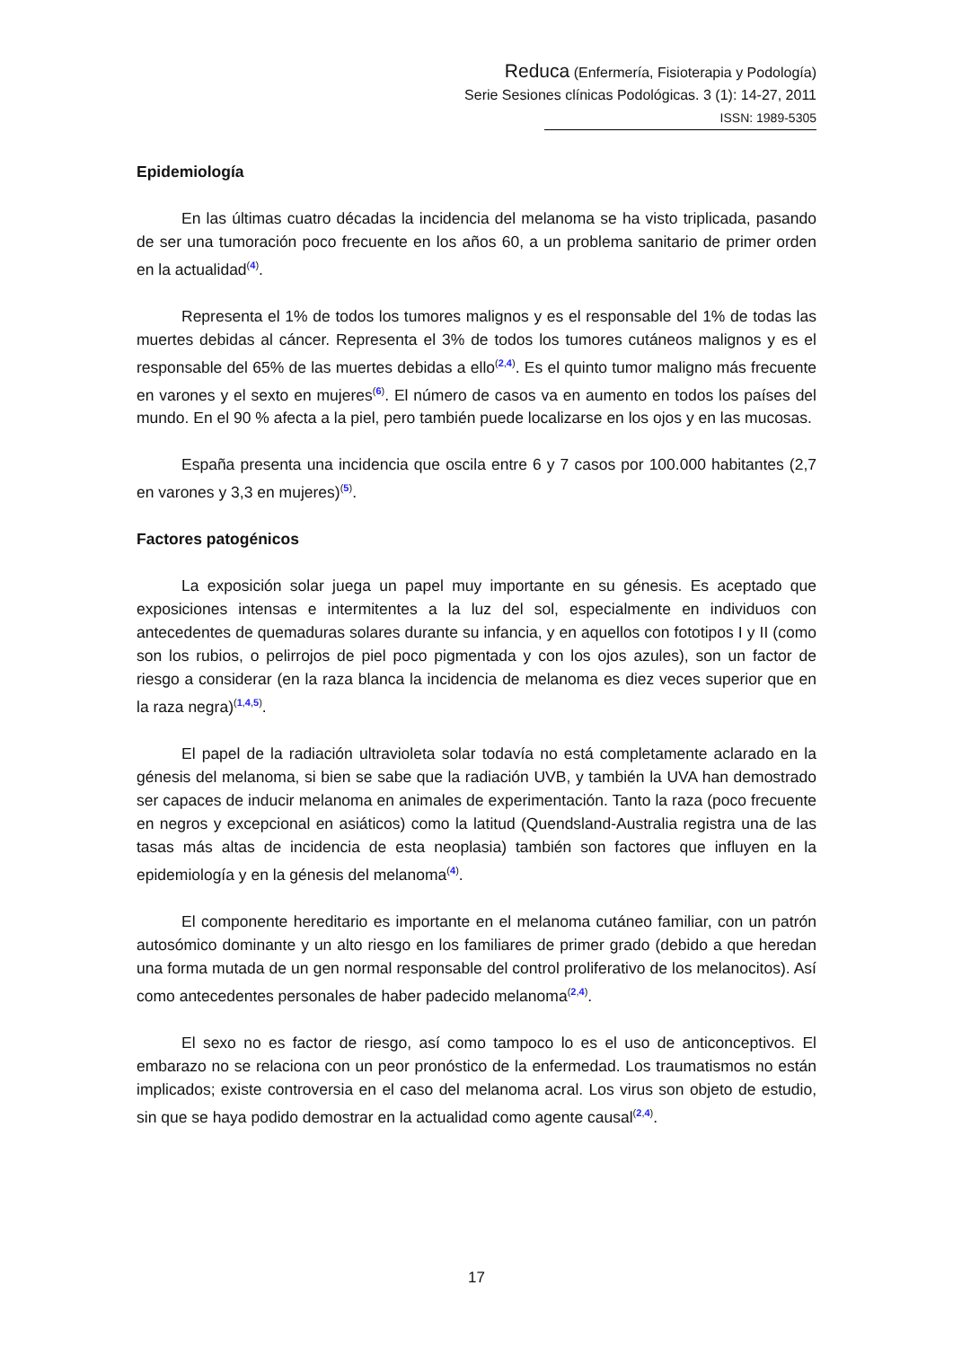Reduca (Enfermería, Fisioterapia y Podología)
Serie Sesiones clínicas Podológicas. 3 (1): 14-27, 2011
ISSN: 1989-5305
Epidemiología
En las últimas cuatro décadas la incidencia del melanoma se ha visto triplicada, pasando de ser una tumoración poco frecuente en los años 60, a un problema sanitario de primer orden en la actualidad<sup>(4)</sup>.
Representa el 1% de todos los tumores malignos y es el responsable del 1% de todas las muertes debidas al cáncer. Representa el 3% de todos los tumores cutáneos malignos y es el responsable del 65% de las muertes debidas a ello<sup>(2,4)</sup>. Es el quinto tumor maligno más frecuente en varones y el sexto en mujeres<sup>(6)</sup>. El número de casos va en aumento en todos los países del mundo. En el 90 % afecta a la piel, pero también puede localizarse en los ojos y en las mucosas.
España presenta una incidencia que oscila entre 6 y 7 casos por 100.000 habitantes (2,7 en varones y 3,3 en mujeres)<sup>(5)</sup>.
Factores patogénicos
La exposición solar juega un papel muy importante en su génesis. Es aceptado que exposiciones intensas e intermitentes a la luz del sol, especialmente en individuos con antecedentes de quemaduras solares durante su infancia, y en aquellos con fototipos I y II (como son los rubios, o pelirrojos de piel poco pigmentada y con los ojos azules), son un factor de riesgo a considerar (en la raza blanca la incidencia de melanoma es diez veces superior que en la raza negra)<sup>(1,4,5)</sup>.
El papel de la radiación ultravioleta solar todavía no está completamente aclarado en la génesis del melanoma, si bien se sabe que la radiación UVB, y también la UVA han demostrado ser capaces de inducir melanoma en animales de experimentación. Tanto la raza (poco frecuente en negros y excepcional en asiáticos) como la latitud (Quendsland-Australia registra una de las tasas más altas de incidencia de esta neoplasia) también son factores que influyen en la epidemiología y en la génesis del melanoma<sup>(4)</sup>.
El componente hereditario es importante en el melanoma cutáneo familiar, con un patrón autosómico dominante y un alto riesgo en los familiares de primer grado (debido a que heredan una forma mutada de un gen normal responsable del control proliferativo de los melanocitos). Así como antecedentes personales de haber padecido melanoma<sup>(2,4)</sup>.
El sexo no es factor de riesgo, así como tampoco lo es el uso de anticonceptivos. El embarazo no se relaciona con un peor pronóstico de la enfermedad. Los traumatismos no están implicados; existe controversia en el caso del melanoma acral. Los virus son objeto de estudio, sin que se haya podido demostrar en la actualidad como agente causal<sup>(2,4)</sup>.
17